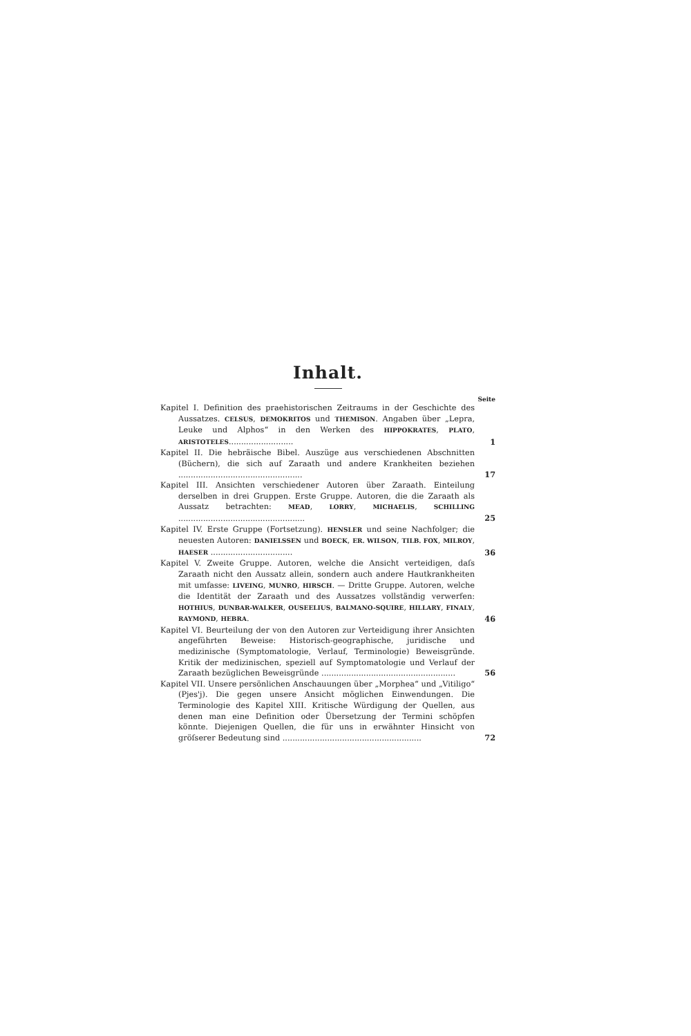Inhalt.
Seite
Kapitel I. Definition des praehistorischen Zeitraums in der Geschichte des Aussatzes. CELSUS, DEMOKRITOS und THEMISON. Angaben über „Lepra, Leuke und Alphos“ in den Werken des HIPPOKRATES, PLATO, ARISTOTELES..........................
1
Kapitel II. Die hebräische Bibel. Auszüge aus verschiedenen Abschnitten (Büchern), die sich auf Zaraath und andere Krankheiten beziehen ..................................................
17
Kapitel III. Ansichten verschiedener Autoren über Zaraath. Einteilung derselben in drei Gruppen. Erste Gruppe. Autoren, die die Zaraath als Aussatz betrachten: MEAD, LORRY, MICHAELIS, SCHILLING ...................................................
25
Kapitel IV. Erste Gruppe (Fortsetzung). HENSLER und seine Nachfolger; die neuesten Autoren: DANIELSSEN und BOECK, ER. WILSON, TILB. FOX, MILROY, HAESER .................................
36
Kapitel V. Zweite Gruppe. Autoren, welche die Ansicht verteidigen, daſs Zaraath nicht den Aussatz allein, sondern auch andere Hautkrankheiten mit umfasse: LIVEING, MUNRO, HIRSCH. — Dritte Gruppe. Autoren, welche die Identität der Zaraath und des Aussatzes vollständig verwerfen: HOTHIUS, DUNBAR-WALKER, OUSEELIUS, BALMANO-SQUIRE, HILLARY, FINALY, RAYMOND, HEBRA.
46
Kapitel VI. Beurteilung der von den Autoren zur Verteidigung ihrer Ansichten angeführten Beweise: Historisch-geographische, juridische und medizinische (Symptomatologie, Verlauf, Terminologie) Beweisgründe. Kritik der medizinischen, speziell auf Symptomatologie und Verlauf der Zaraath bezüglichen Beweisgründe ......................................................
56
Kapitel VII. Unsere persönlichen Anschauungen über „Morphea“ und „Vitiligo“ (Pjes'j). Die gegen unsere Ansicht möglichen Einwendungen. Die Terminologie des Kapitel XIII. Kritische Würdigung der Quellen, aus denen man eine Definition oder Übersetzung der Termini schöpfen könnte. Diejenigen Quellen, die für uns in erwähnter Hinsicht von gröſserer Bedeutung sind ........................................................
72